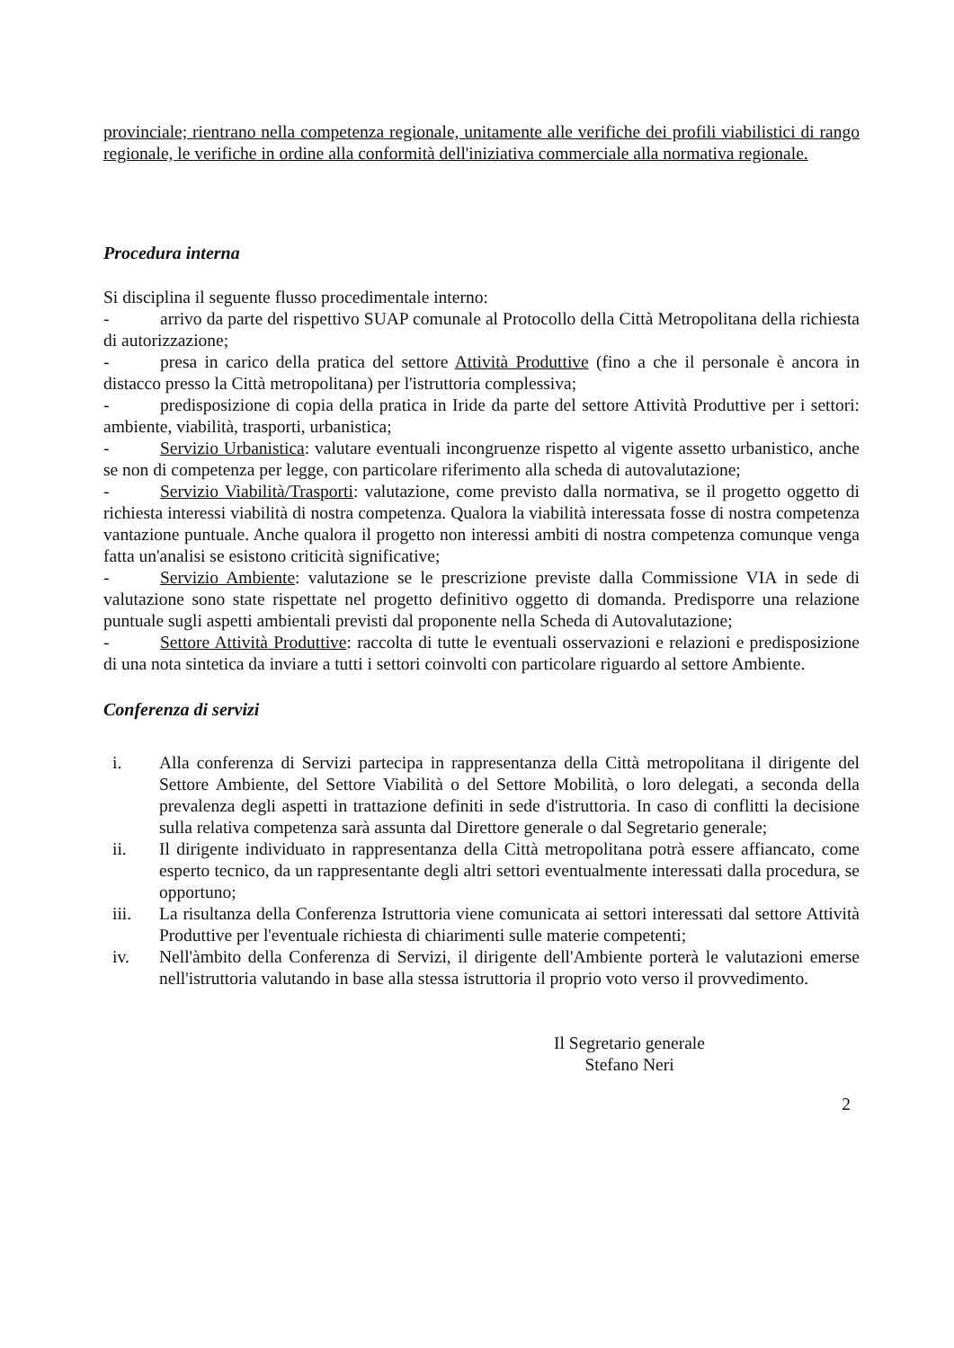provinciale; rientrano nella competenza regionale, unitamente alle verifiche dei profili viabilistici di rango regionale, le verifiche in ordine alla conformità dell'iniziativa commerciale alla normativa regionale.
Procedura interna
Si disciplina il seguente flusso procedimentale interno:
- arrivo da parte del rispettivo SUAP comunale al Protocollo della Città Metropolitana della richiesta di autorizzazione;
- presa in carico della pratica del settore Attività Produttive (fino a che il personale è ancora in distacco presso la Città metropolitana) per l'istruttoria complessiva;
- predisposizione di copia della pratica in Iride da parte del settore Attività Produttive per i settori: ambiente, viabilità, trasporti, urbanistica;
- Servizio Urbanistica: valutare eventuali incongruenze rispetto al vigente assetto urbanistico, anche se non di competenza per legge, con particolare riferimento alla scheda di autovalutazione;
- Servizio Viabilità/Trasporti: valutazione, come previsto dalla normativa, se il progetto oggetto di richiesta interessi viabilità di nostra competenza. Qualora la viabilità interessata fosse di nostra competenza vantazione puntuale. Anche qualora il progetto non interessi ambiti di nostra competenza comunque venga fatta un'analisi se esistono criticità significative;
- Servizio Ambiente: valutazione se le prescrizione previste dalla Commissione VIA in sede di valutazione sono state rispettate nel progetto definitivo oggetto di domanda. Predisporre una relazione puntuale sugli aspetti ambientali previsti dal proponente nella Scheda di Autovalutazione;
- Settore Attività Produttive: raccolta di tutte le eventuali osservazioni e relazioni e predisposizione di una nota sintetica da inviare a tutti i settori coinvolti con particolare riguardo al settore Ambiente.
Conferenza di servizi
i. Alla conferenza di Servizi partecipa in rappresentanza della Città metropolitana il dirigente del Settore Ambiente, del Settore Viabilità o del Settore Mobilità, o loro delegati, a seconda della prevalenza degli aspetti in trattazione definiti in sede d'istruttoria. In caso di conflitti la decisione sulla relativa competenza sarà assunta dal Direttore generale o dal Segretario generale;
ii. Il dirigente individuato in rappresentanza della Città metropolitana potrà essere affiancato, come esperto tecnico, da un rappresentante degli altri settori eventualmente interessati dalla procedura, se opportuno;
iii. La risultanza della Conferenza Istruttoria viene comunicata ai settori interessati dal settore Attività Produttive per l'eventuale richiesta di chiarimenti sulle materie competenti;
iv. Nell'àmbito della Conferenza di Servizi, il dirigente dell'Ambiente porterà le valutazioni emerse nell'istruttoria valutando in base alla stessa istruttoria il proprio voto verso il provvedimento.
Il Segretario generale
Stefano Neri
2